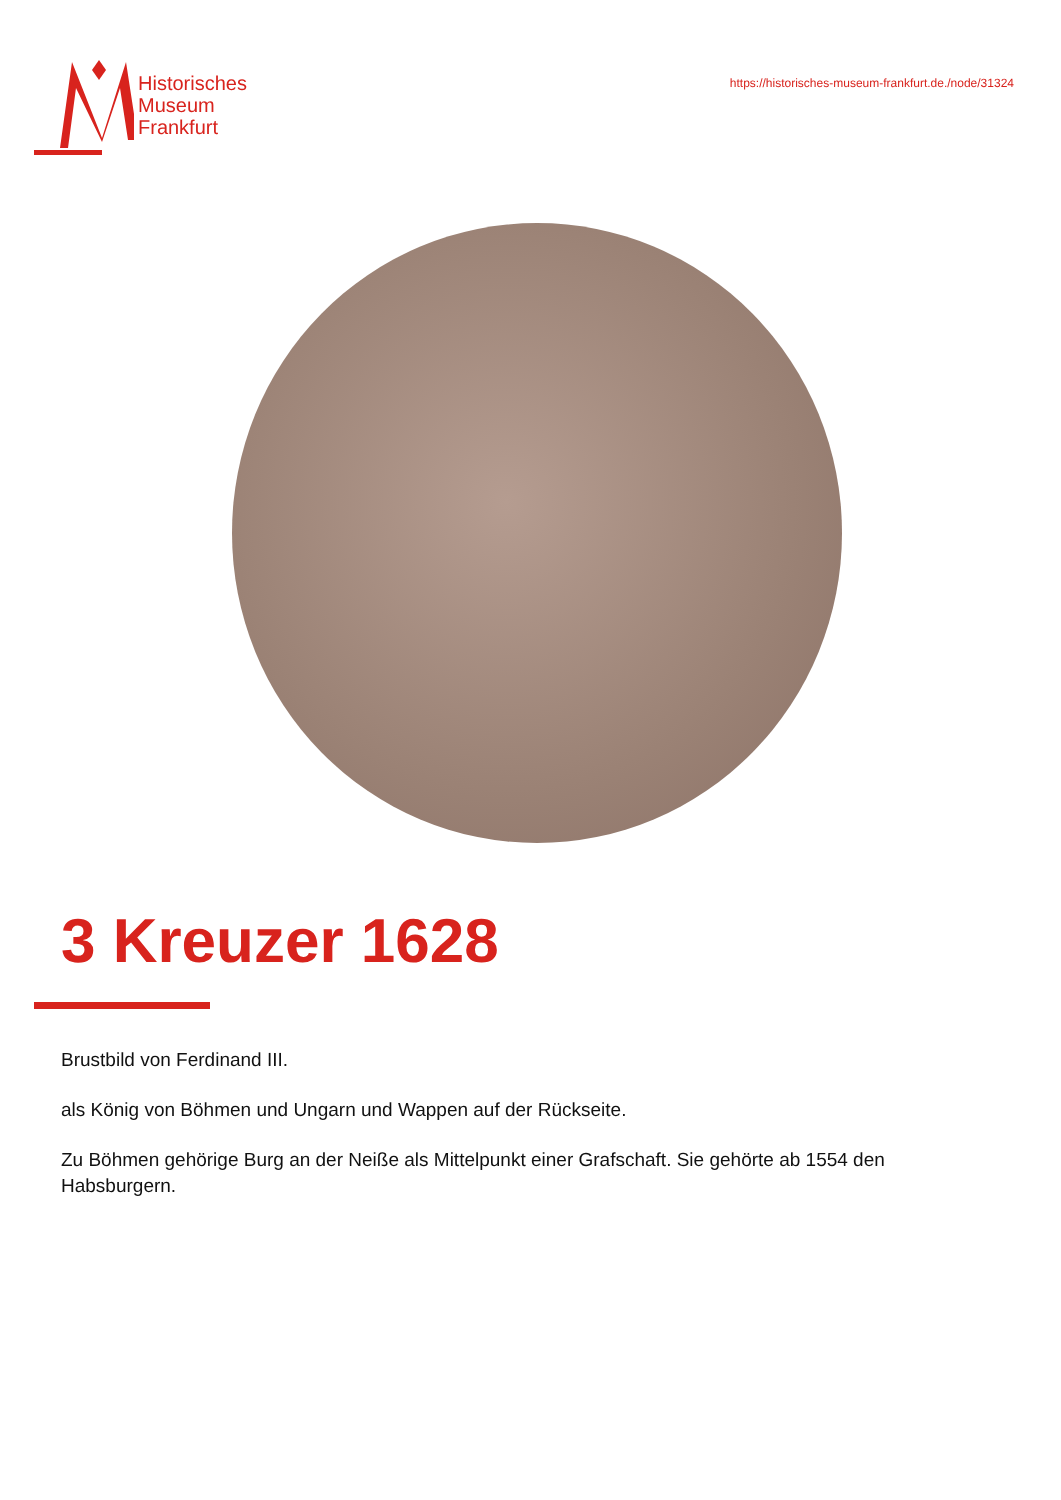Historisches
Museum
Frankfurt
https://historisches-museum-frankfurt.de./node/31324
3 Kreuzer 1628
Brustbild von Ferdinand III.
als König von Böhmen und Ungarn und Wappen auf der Rückseite.
Zu Böhmen gehörige Burg an der Neiße als Mittelpunkt einer Grafschaft. Sie gehörte ab 1554 den Habsburgern.